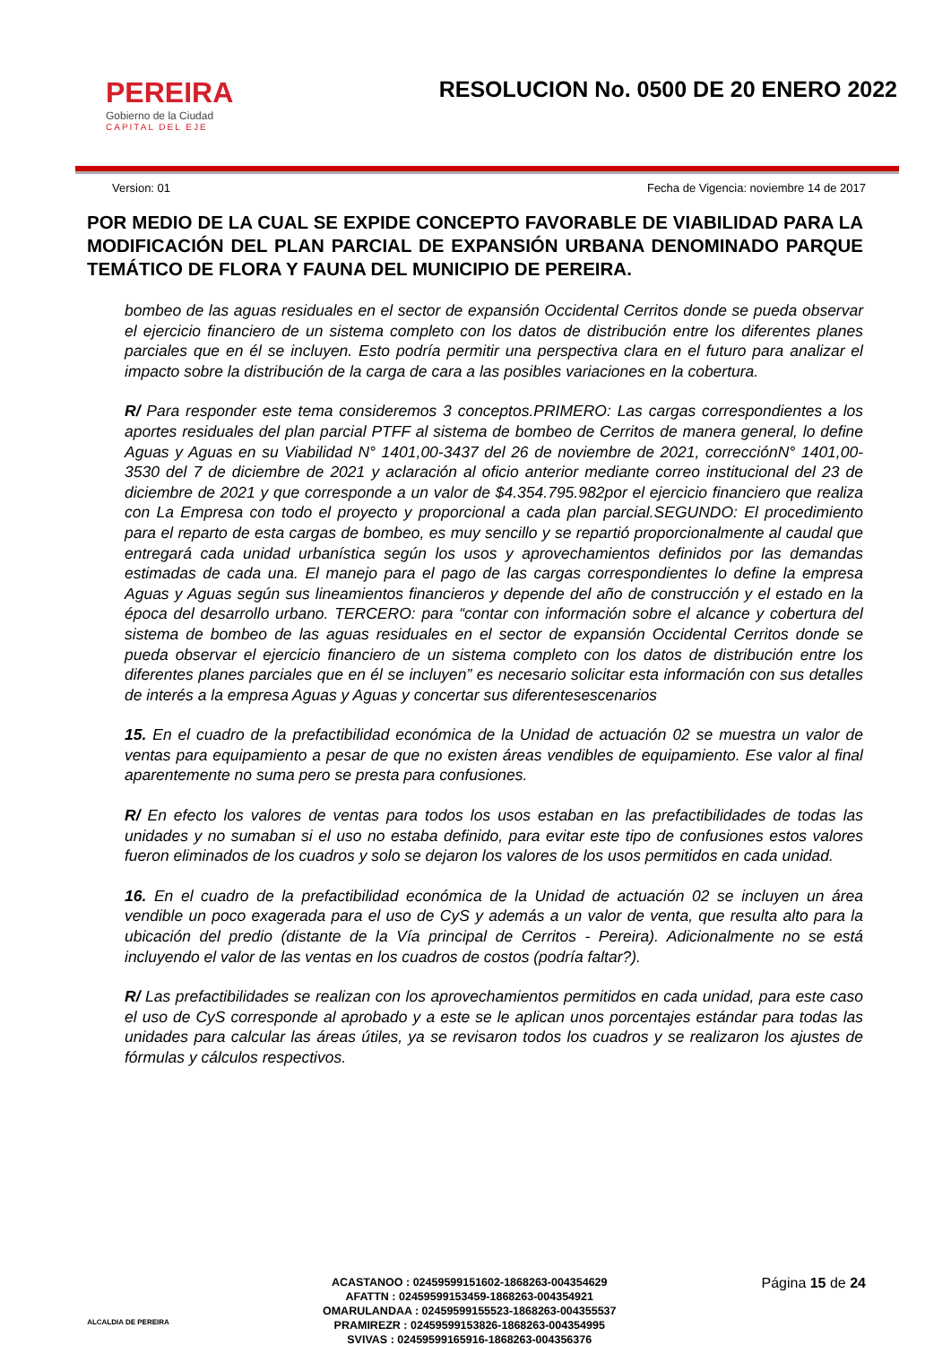PEREIRA
Gobierno de la Ciudad
CAPITAL DEL EJE
RESOLUCION No. 0500 DE 20 ENERO 2022
Version: 01 Fecha de Vigencia: noviembre 14 de 2017
POR MEDIO DE LA CUAL SE EXPIDE CONCEPTO FAVORABLE DE VIABILIDAD PARA LA MODIFICACIÓN DEL PLAN PARCIAL DE EXPANSIÓN URBANA DENOMINADO PARQUE TEMÁTICO DE FLORA Y FAUNA DEL MUNICIPIO DE PEREIRA.
bombeo de las aguas residuales en el sector de expansión Occidental Cerritos donde se pueda observar el ejercicio financiero de un sistema completo con los datos de distribución entre los diferentes planes parciales que en él se incluyen. Esto podría permitir una perspectiva clara en el futuro para analizar el impacto sobre la distribución de la carga de cara a las posibles variaciones en la cobertura.
R/ Para responder este tema consideremos 3 conceptos.PRIMERO: Las cargas correspondientes a los aportes residuales del plan parcial PTFF al sistema de bombeo de Cerritos de manera general, lo define Aguas y Aguas en su Viabilidad N° 1401,00-3437 del 26 de noviembre de 2021, correcciónN° 1401,00-3530 del 7 de diciembre de 2021 y aclaración al oficio anterior mediante correo institucional del 23 de diciembre de 2021 y que corresponde a un valor de $4.354.795.982por el ejercicio financiero que realiza con La Empresa con todo el proyecto y proporcional a cada plan parcial.SEGUNDO: El procedimiento para el reparto de esta cargas de bombeo, es muy sencillo y se repartió proporcionalmente al caudal que entregará cada unidad urbanística según los usos y aprovechamientos definidos por las demandas estimadas de cada una. El manejo para el pago de las cargas correspondientes lo define la empresa Aguas y Aguas según sus lineamientos financieros y depende del año de construcción y el estado en la época del desarrollo urbano. TERCERO: para “contar con información sobre el alcance y cobertura del sistema de bombeo de las aguas residuales en el sector de expansión Occidental Cerritos donde se pueda observar el ejercicio financiero de un sistema completo con los datos de distribución entre los diferentes planes parciales que en él se incluyen” es necesario solicitar esta información con sus detalles de interés a la empresa Aguas y Aguas y concertar sus diferentesescenarios
15. En el cuadro de la prefactibilidad económica de la Unidad de actuación 02 se muestra un valor de ventas para equipamiento a pesar de que no existen áreas vendibles de equipamiento. Ese valor al final aparentemente no suma pero se presta para confusiones.
R/ En efecto los valores de ventas para todos los usos estaban en las prefactibilidades de todas las unidades y no sumaban si el uso no estaba definido, para evitar este tipo de confusiones estos valores fueron eliminados de los cuadros y solo se dejaron los valores de los usos permitidos en cada unidad.
16. En el cuadro de la prefactibilidad económica de la Unidad de actuación 02 se incluyen un área vendible un poco exagerada para el uso de CyS y además a un valor de venta, que resulta alto para la ubicación del predio (distante de la Vía principal de Cerritos - Pereira). Adicionalmente no se está incluyendo el valor de las ventas en los cuadros de costos (podría faltar?).
R/ Las prefactibilidades se realizan con los aprovechamientos permitidos en cada unidad, para este caso el uso de CyS corresponde al aprobado y a este se le aplican unos porcentajes estándar para todas las unidades para calcular las áreas útiles, ya se revisaron todos los cuadros y se realizaron los ajustes de fórmulas y cálculos respectivos.
ALCALDIA DE PEREIRA
ACASTANOO : 02459599151602-1868263-004354629
AFATTN : 02459599153459-1868263-004354921
OMARULANDAA : 02459599155523-1868263-004355537
PRAMIREZR : 02459599153826-1868263-004354995
SVIVAS : 02459599165916-1868263-004356376
Página 15 de 24